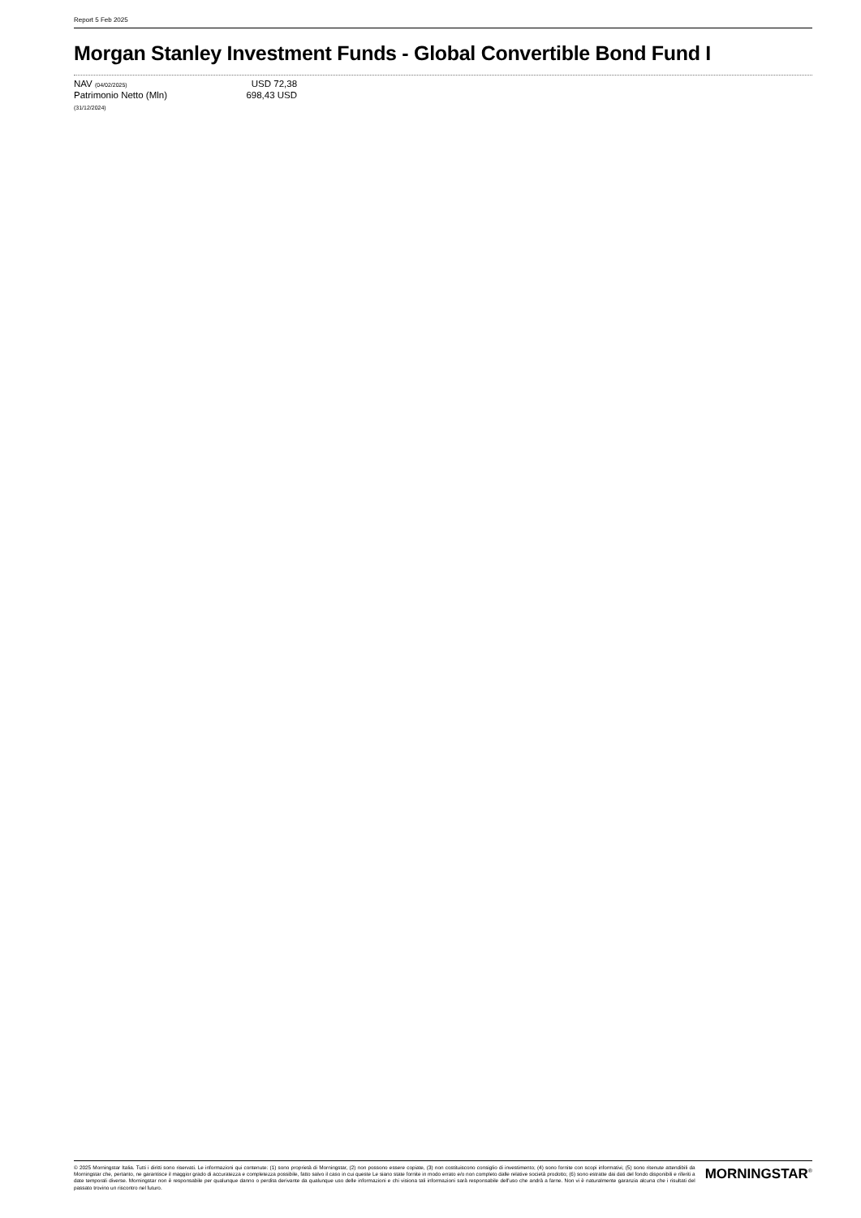Report 5 Feb 2025
Morgan Stanley Investment Funds - Global Convertible Bond Fund I
| NAV (04/02/2025) | USD 72,38 |
| Patrimonio Netto (Mln) | 698,43 USD |
| (31/12/2024) | |
© 2025 Morningstar Italia. Tutti i diritti sono riservati. Le informazioni qui contenute: (1) sono proprietà di Morningstar, (2) non possono essere copiate, (3) non costituiscono consiglio di investimento; (4) sono fornite con scopi informativi; (5) sono ritenute attendibili da Morningstar che, pertanto, ne garantisce il maggior grado di accuratezza e completezza possibile, fatto salvo il caso in cui queste Le siano state fornite in modo errato e/o non completo dalle relative società prodotto; (6) sono estratte dai dati del fondo disponibili e riferiti a date temporali diverse. Morningstar non è responsabile per qualunque danno o perdita derivante da qualunque uso delle informazioni e chi visiona tali informazioni sarà responsabile dell'uso che andrà a farne. Non vi è naturalmente garanzia alcuna che i risultati del passato trovino un riscontro nel futuro.
MORNINGSTAR<sup>®</sup>